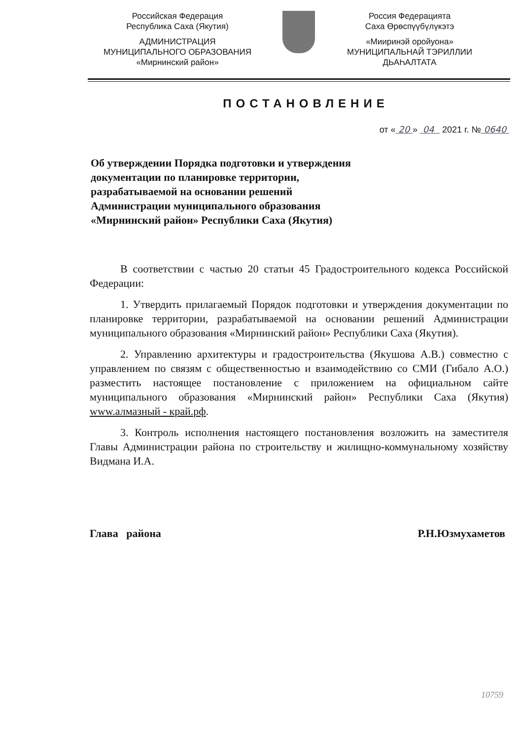Российская Федерация
Республика Саха (Якутия)
АДМИНИСТРАЦИЯ
МУНИЦИПАЛЬНОГО ОБРАЗОВАНИЯ
«Мирнинский район»
Россия Федерацията
Саха Өрөспүүбүлүкэтэ
«Мииринэй оройуона»
МУНИЦИПАЛЬНАЙ ТЭРИЛЛИИ
ДЬАҺАЛТАТА
ПОСТАНОВЛЕНИЕ
от « 20 » 04 2021 г. № 0640
Об утверждении Порядка подготовки и утверждения документации по планировке территории, разрабатываемой на основании решений Администрации муниципального образования «Мирнинский район» Республики Саха (Якутия)
В соответствии с частью 20 статьи 45 Градостроительного кодекса Российской Федерации:
1. Утвердить прилагаемый Порядок подготовки и утверждения документации по планировке территории, разрабатываемой на основании решений Администрации муниципального образования «Мирнинский район» Республики Саха (Якутия).
2. Управлению архитектуры и градостроительства (Якушова А.В.) совместно с управлением по связям с общественностью и взаимодействию со СМИ (Гибало А.О.) разместить настоящее постановление с приложением на официальном сайте муниципального образования «Мирнинский район» Республики Саха (Якутия) www.алмазный - край.рф.
3. Контроль исполнения настоящего постановления возложить на заместителя Главы Администрации района по строительству и жилищно-коммунальному хозяйству Видмана И.А.
Глава района Р.Н.Юзмухаметов
10759